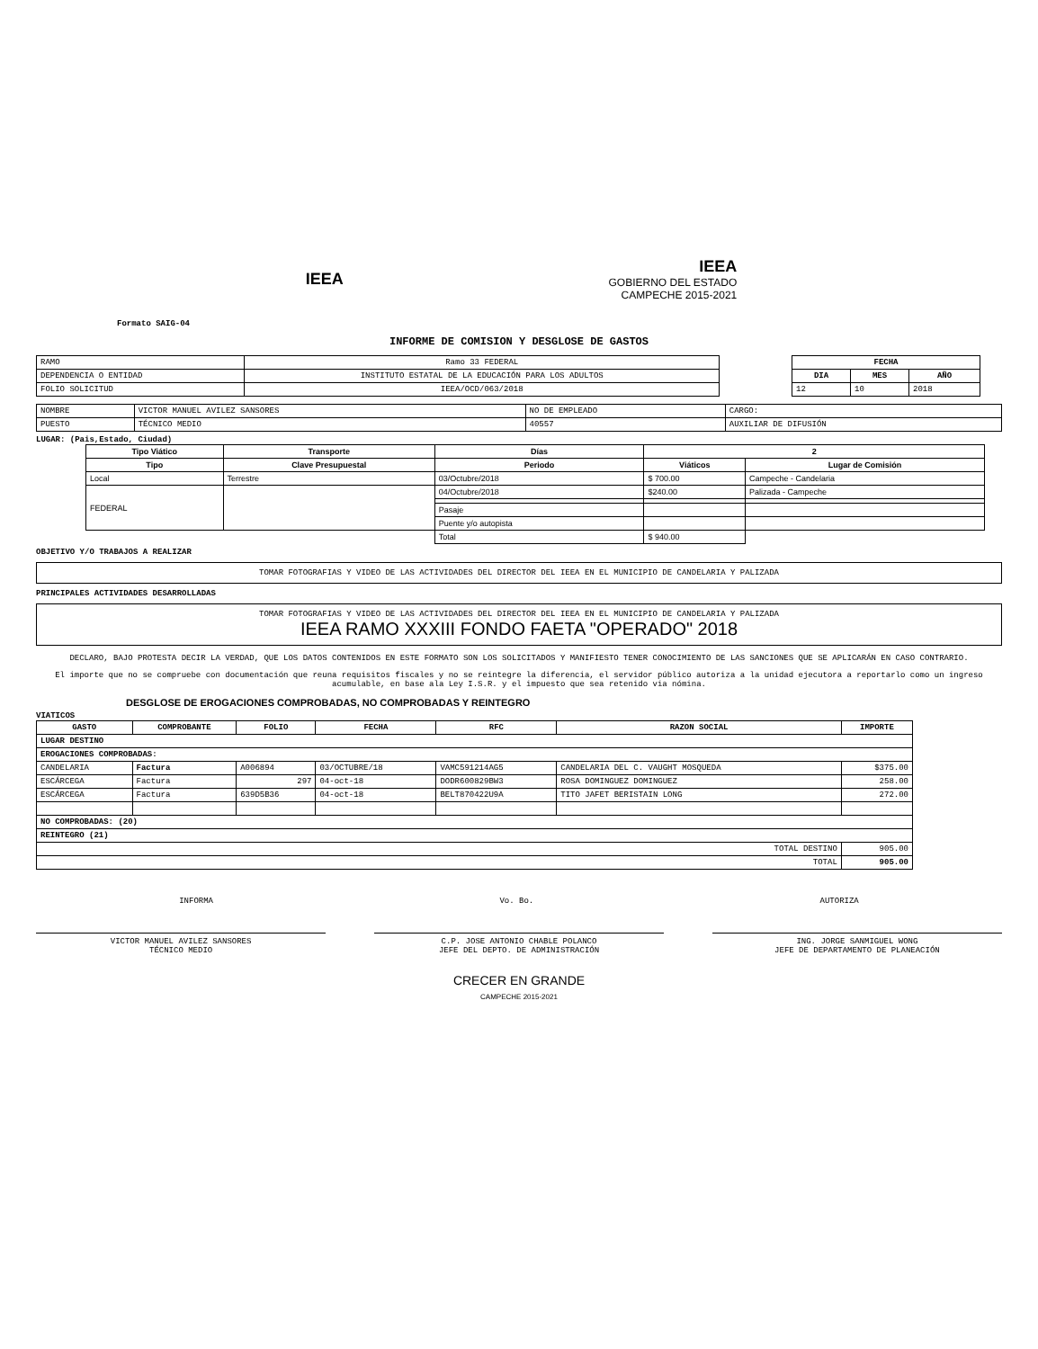IEEA
IEEA
GOBIERNO DEL ESTADO
CAMPECHE 2015-2021
Formato SAIG-04
INFORME DE COMISION Y DESGLOSE DE GASTOS
| RAMO | Ramo 33 FEDERAL |
| DEPENDENCIA O ENTIDAD | INSTITUTO ESTATAL DE LA EDUCACIÓN PARA LOS ADULTOS |
| FOLIO SOLICITUD | IEEA/OCD/063/2018 |
| FECHA | | |
| --- | --- | --- |
| DIA | MES | AÑO |
| 12 | 10 | 2018 |
| NOMBRE | VICTOR MANUEL AVILEZ SANSORES | NO DE EMPLEADO | CARGO: |
| PUESTO | TÉCNICO MEDIO | 40557 | AUXILIAR DE DIFUSIÓN |
LUGAR: (Pais,Estado, Ciudad)
| Tipo Viático | Transporte | Días | 2 | |
| --- | --- | --- | --- | --- |
| Tipo | Clave Presupuestal | Periodo | Viáticos | Lugar de Comisión |
| Local | Terrestre | 03/Octubre/2018 | $ 700.00 | Campeche - Candelaria |
| FEDERAL | | 04/Octubre/2018 | $240.00 | Palizada - Campeche |
| | | Pasaje | | |
| | | Puente y/o autopista | | |
| | | Total | $ 940.00 | |
OBJETIVO Y/O TRABAJOS A REALIZAR
TOMAR FOTOGRAFIAS Y VIDEO DE LAS ACTIVIDADES DEL DIRECTOR DEL IEEA EN EL MUNICIPIO DE CANDELARIA Y PALIZADA
PRINCIPALES ACTIVIDADES DESARROLLADAS
TOMAR FOTOGRAFIAS Y VIDEO DE LAS ACTIVIDADES DEL DIRECTOR DEL IEEA EN EL MUNICIPIO DE CANDELARIA Y PALIZADA
IEEA RAMO XXXIII FONDO FAETA "OPERADO" 2018
DECLARO, BAJO PROTESTA DECIR LA VERDAD, QUE LOS DATOS CONTENIDOS EN ESTE FORMATO SON LOS SOLICITADOS Y MANIFIESTO TENER CONOCIMIENTO DE LAS SANCIONES QUE SE APLICARÁN EN CASO CONTRARIO.
El importe que no se compruebe con documentación que reuna requisitos fiscales y no se reintegre la diferencia, el servidor público autoriza a la unidad ejecutora a reportarlo como un ingreso acumulable, en base ala Ley I.S.R. y el impuesto que sea retenido via nómina.
DESGLOSE DE EROGACIONES COMPROBADAS, NO COMPROBADAS Y REINTEGRO
VIATICOS
| GASTO | COMPROBANTE | FOLIO | FECHA | RFC | RAZON SOCIAL | IMPORTE |
| --- | --- | --- | --- | --- | --- | --- |
| LUGAR DESTINO | | | | | | |
| EROGACIONES COMPROBADAS: | | | | | | |
| CANDELARIA | Factura | A006894 | 03/OCTUBRE/18 | VAMC591214AG5 | CANDELARIA DEL C. VAUGHT MOSQUEDA | $375.00 |
| ESCÁRCEGA | Factura | 297 | 04-oct-18 | DODR600829BW3 | ROSA DOMINGUEZ DOMINGUEZ | 258.00 |
| ESCÁRCEGA | Factura | 639D5B36 | 04-oct-18 | BELT870422U9A | TITO JAFET BERISTAIN LONG | 272.00 |
| NO COMPROBADAS: (20) | | | | | | |
| REINTEGRO (21) | | | | | | |
| TOTAL DESTINO | | | | | | 905.00 |
| TOTAL | | | | | | 905.00 |
INFORMA Vo. Bo. AUTORIZA
VICTOR MANUEL AVILEZ SANSORES
TÉCNICO MEDIO
C.P. JOSE ANTONIO CHABLE POLANCO
JEFE DEL DEPTO. DE ADMINISTRACIÓN
ING. JORGE SANMIGUEL WONG
JEFE DE DEPARTAMENTO DE PLANEACIÓN
CRECER EN GRANDE
CAMPECHE 2015-2021